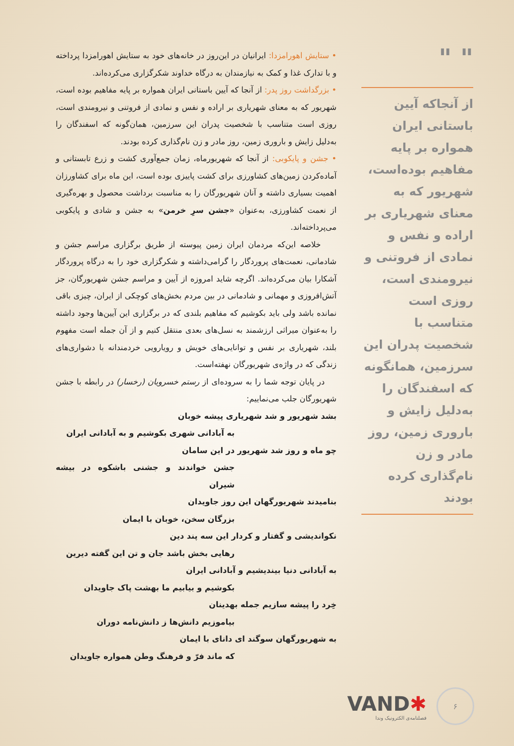" "
از آنجاکه آیین باستانی ایران همواره بر پایه مفاهیم بوده‌است، شهریور که به معنای شهریاری بر اراده و نفس و نمادی از فروتنی و نیرومندی است، روزی است متناسب با شخصیت پدران این سرزمین، همانگونه که اسفندگان را به‌دلیل زایش و باروری زمین، روز مادر و زن نام‌گذاری کرده بودند
• ستایش اهورامزدا: ایرانیان در این‌روز در خانه‌های خود به ستایش اهورامزدا پرداخته و با تدارک غذا و کمک به نیازمندان به درگاه خداوند شکرگزاری می‌کرده‌اند.
• بزرگداشت روز پدر: از آنجا که آیین باستانی ایران همواره بر پایه مفاهیم بوده است، شهریور که به معنای شهریاری بر اراده و نفس و نمادی از فروتنی و نیرومندی است، روزی است متناسب با شخصیت پدران این سرزمین، همان‌گونه که اسفندگان را به‌دلیل زایش و باروری زمین، روز مادر و زن نام‌گذاری کرده بودند.
• جشن و پایکوبی: از آنجا که شهریورماه، زمان جمع‌آوری کشت و زرع تابستانی و آماده‌کردن زمین‌های کشاورزی برای کشت پاییزی بوده است، این ماه برای کشاورزان اهمیت بسیاری داشته و آنان شهریورگان را به مناسبت برداشت محصول و بهره‌گیری از نعمت کشاورزی، به‌عنوان «جشن سرِ خرمن» به جشن و شادی و پایکوبی می‌پرداخته‌اند.
خلاصه این‌که مردمان ایران زمین پیوسته از طریق برگزاری مراسم جشن و شادمانی، نعمت‌های پروردگار را گرامی‌داشته و شکرگزاری خود را به درگاه پروردگار آشکارا بیان می‌کرده‌اند. اگرچه شاید امروزه از آیین و مراسم جشن شهریورگان، جز آتش‌افروزی و مهمانی و شادمانی در بین مردم بخش‌های کوچکی از ایران، چیزی باقی نمانده باشد ولی باید بکوشیم که مفاهیم بلندی که در برگزاری این آیین‌ها وجود داشته را به‌عنوان میراثی ارزشمند به نسل‌های بعدی منتقل کنیم و از آن جمله است مفهوم بلند، شهریاری بر نفس و توانایی‌های خویش و رویارویی خردمندانه با دشواری‌های زندگی که در واژه‌ی شهریورگان نهفته‌است.
در پایان توجه شما را به سروده‌ای از رستم خسرویان (رخسار) در رابطه با جشن شهریورگان جلب می‌نماییم:
بشد شهریور و شد شهریاری پیشه خوبان
به آبادانی شهری بکوشیم و به آبادانی ایران
چو ماه و روز شد شهریور در این سامان
جشن خواندند و جشنی باشکوه در بیشه شیران
بنامیدند شهریورگهان این روز جاویدان
بزرگان سخن، خوبان با ایمان
نکواندیشی و گفتار و کردار این سه پند دین
رهایی بخش باشد جان و تن این گفته دیرین
به آبادانی دنیا بیندیشیم و آبادانی ایران
بکوشیم و بیابیم ما بهشت پاک جاویدان
خِرد را پیشه سازیم جمله بهدینان
بیاموزیم دانش‌ها ز دانش‌نامه دوران
به شهریورگهان سوگند ای دانای با ایمان
که ماند فرّ و فرهنگ وطن همواره جاویدان
۶
VAND✱
فصلنامه‌ی الکترونیک وندا